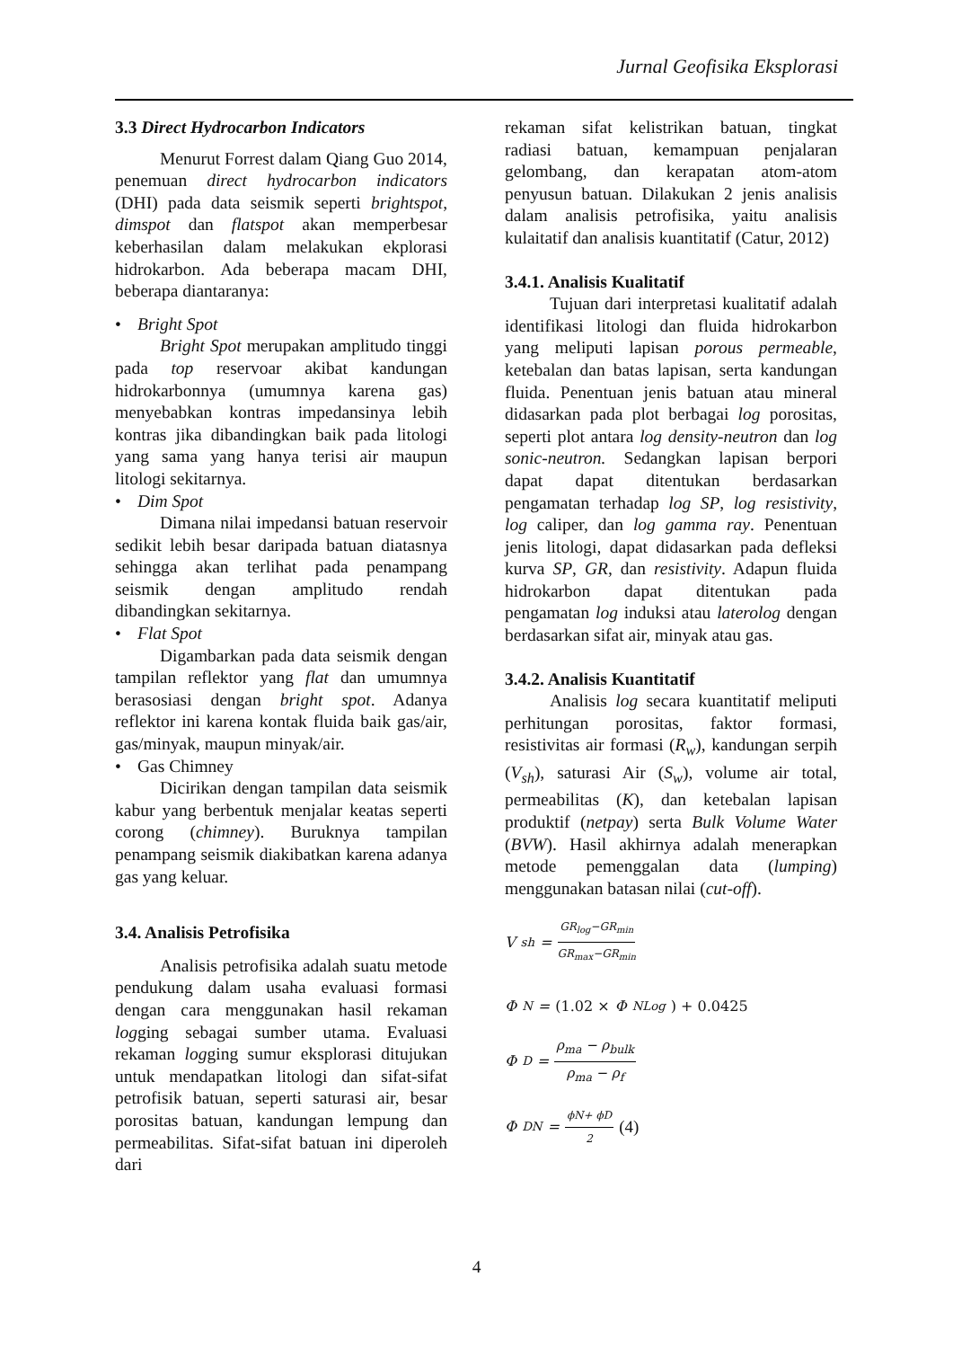Jurnal Geofisika Eksplorasi
3.3 Direct Hydrocarbon Indicators
Menurut Forrest dalam Qiang Guo 2014, penemuan direct hydrocarbon indicators (DHI) pada data seismik seperti brightspot, dimspot dan flatspot akan memperbesar keberhasilan dalam melakukan ekplorasi hidrokarbon. Ada beberapa macam DHI, beberapa diantaranya:
• Bright Spot
Bright Spot merupakan amplitudo tinggi pada top reservoar akibat kandungan hidrokarbonnya (umumnya karena gas) menyebabkan kontras impedansinya lebih kontras jika dibandingkan baik pada litologi yang sama yang hanya terisi air maupun litologi sekitarnya.
• Dim Spot
Dimana nilai impedansi batuan reservoir sedikit lebih besar daripada batuan diatasnya sehingga akan terlihat pada penampang seismik dengan amplitudo rendah dibandingkan sekitarnya.
• Flat Spot
Digambarkan pada data seismik dengan tampilan reflektor yang flat dan umumnya berasosiasi dengan bright spot. Adanya reflektor ini karena kontak fluida baik gas/air, gas/minyak, maupun minyak/air.
• Gas Chimney
Dicirikan dengan tampilan data seismik kabur yang berbentuk menjalar keatas seperti corong (chimney). Buruknya tampilan penampang seismik diakibatkan karena adanya gas yang keluar.
3.4. Analisis Petrofisika
Analisis petrofisika adalah suatu metode pendukung dalam usaha evaluasi formasi dengan cara menggunakan hasil rekaman logging sebagai sumber utama. Evaluasi rekaman logging sumur eksplorasi ditujukan untuk mendapatkan litologi dan sifat-sifat petrofisik batuan, seperti saturasi air, besar porositas batuan, kandungan lempung dan permeabilitas. Sifat-sifat batuan ini diperoleh dari
rekaman sifat kelistrikan batuan, tingkat radiasi batuan, kemampuan penjalaran gelombang, dan kerapatan atom-atom penyusun batuan. Dilakukan 2 jenis analisis dalam analisis petrofisika, yaitu analisis kulaitatif dan analisis kuantitatif (Catur, 2012)
3.4.1. Analisis Kualitatif
Tujuan dari interpretasi kualitatif adalah identifikasi litologi dan fluida hidrokarbon yang meliputi lapisan porous permeable, ketebalan dan batas lapisan, serta kandungan fluida. Penentuan jenis batuan atau mineral didasarkan pada plot berbagai log porositas, seperti plot antara log density-neutron dan log sonic-neutron. Sedangkan lapisan berpori dapat dapat ditentukan berdasarkan pengamatan terhadap log SP, log resistivity, log caliper, dan log gamma ray. Penentuan jenis litologi, dapat didasarkan pada defleksi kurva SP, GR, dan resistivity. Adapun fluida hidrokarbon dapat ditentukan pada pengamatan log induksi atau laterolog dengan berdasarkan sifat air, minyak atau gas.
3.4.2. Analisis Kuantitatif
Analisis log secara kuantitatif meliputi perhitungan porositas, faktor formasi, resistivitas air formasi (R<sub>w</sub>), kandungan serpih (V<sub>sh</sub>), saturasi Air (S<sub>w</sub>), volume air total, permeabilitas (K), dan ketebalan lapisan produktif (netpay) serta Bulk Volume Water (BVW). Hasil akhirnya adalah menerapkan metode pemenggalan data (lumping) menggunakan batasan nilai (cut-off).
V<sub>sh</sub> = GR<sub>log</sub>−GR<sub>min</sub> GR<sub>max</sub>−GR<sub>min</sub>
Φ<sub>N</sub> = (1.02 × Φ<sub>NLog</sub>) + 0.0425
Φ<sub>D</sub> = ρ<sub>ma</sub> − ρ<sub>bulk</sub> ρ<sub>ma</sub> − ρ<sub>f</sub>
Φ<sub>DN</sub> = ϕN+ ϕD 2 (4)
4